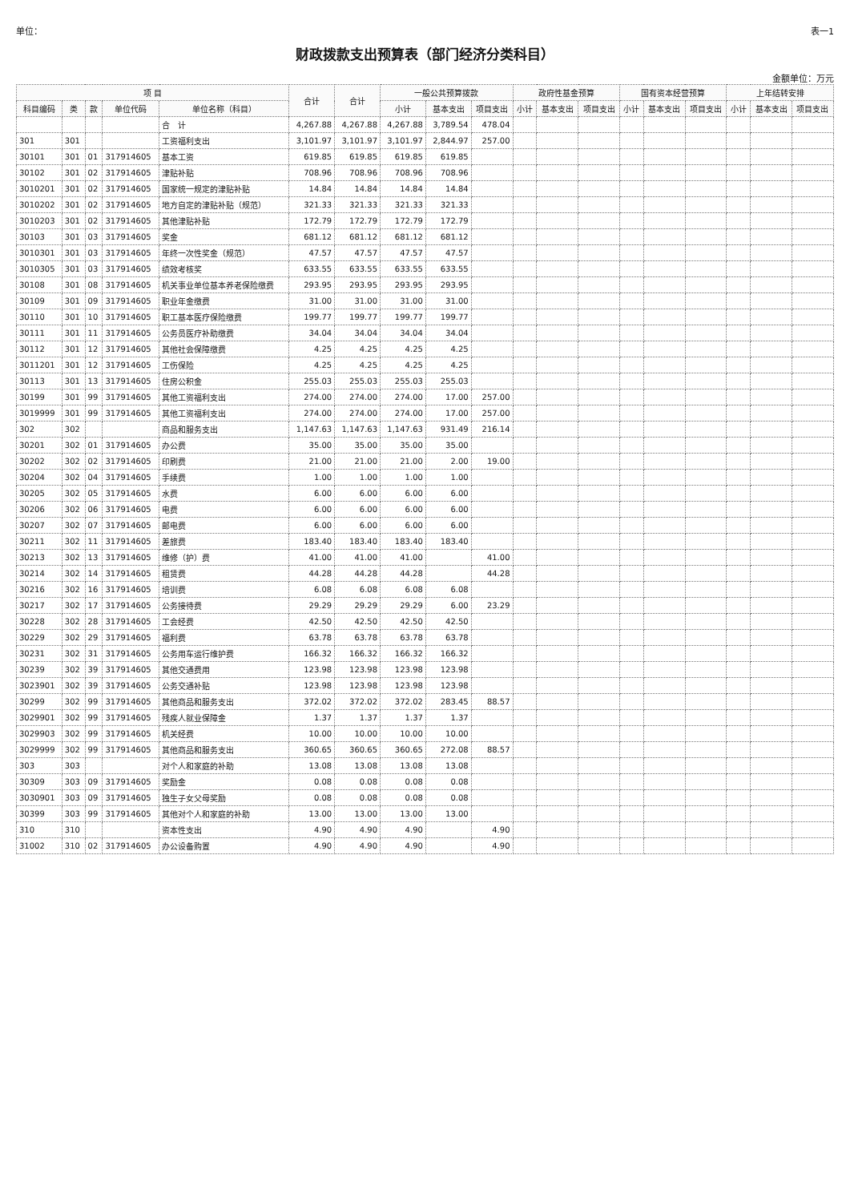单位： 表一1
财政拨款支出预算表（部门经济分类科目）
金额单位：万元
| 项 目 | | | | | 合计 | 合计 | 一般公共预算拨款 | | | 政府性基金预算 | | | 国有资本经营预算 | | | 上年结转安排 | | |
| --- | --- | --- | --- | --- | --- | --- | --- | --- | --- | --- | --- | --- | --- | --- | --- | --- | --- | --- |
| 科目编码 | 类 | 款 | 单位代码 | 单位名称（科目） | | | 小计 | 基本支出 | 项目支出 | 小计 | 基本支出 | 项目支出 | 小计 | 基本支出 | 项目支出 | 小计 | 基本支出 | 项目支出 |
| | | | | 合 计 | 4,267.88 | 4,267.88 | 4,267.88 | 3,789.54 | 478.04 | | | | | | | | | |
| 301 | 301 | | | 工资福利支出 | 3,101.97 | 3,101.97 | 3,101.97 | 2,844.97 | 257.00 | | | | | | | | | |
| 30101 | 301 | 01 | 317914605 | 基本工资 | 619.85 | 619.85 | 619.85 | 619.85 | | | | | | | | | | |
| 30102 | 301 | 02 | 317914605 | 津贴补贴 | 708.96 | 708.96 | 708.96 | 708.96 | | | | | | | | | | |
| 3010201 | 301 | 02 | 317914605 | 国家统一规定的津贴补贴 | 14.84 | 14.84 | 14.84 | 14.84 | | | | | | | | | | |
| 3010202 | 301 | 02 | 317914605 | 地方自定的津贴补贴（规范） | 321.33 | 321.33 | 321.33 | 321.33 | | | | | | | | | | |
| 3010203 | 301 | 02 | 317914605 | 其他津贴补贴 | 172.79 | 172.79 | 172.79 | 172.79 | | | | | | | | | | |
| 30103 | 301 | 03 | 317914605 | 奖金 | 681.12 | 681.12 | 681.12 | 681.12 | | | | | | | | | | |
| 3010301 | 301 | 03 | 317914605 | 年终一次性奖金（规范） | 47.57 | 47.57 | 47.57 | 47.57 | | | | | | | | | | |
| 3010305 | 301 | 03 | 317914605 | 绩效考核奖 | 633.55 | 633.55 | 633.55 | 633.55 | | | | | | | | | | |
| 30108 | 301 | 08 | 317914605 | 机关事业单位基本养老保险缴费 | 293.95 | 293.95 | 293.95 | 293.95 | | | | | | | | | | |
| 30109 | 301 | 09 | 317914605 | 职业年金缴费 | 31.00 | 31.00 | 31.00 | 31.00 | | | | | | | | | | |
| 30110 | 301 | 10 | 317914605 | 职工基本医疗保险缴费 | 199.77 | 199.77 | 199.77 | 199.77 | | | | | | | | | | |
| 30111 | 301 | 11 | 317914605 | 公务员医疗补助缴费 | 34.04 | 34.04 | 34.04 | 34.04 | | | | | | | | | | |
| 30112 | 301 | 12 | 317914605 | 其他社会保障缴费 | 4.25 | 4.25 | 4.25 | 4.25 | | | | | | | | | | |
| 3011201 | 301 | 12 | 317914605 | 工伤保险 | 4.25 | 4.25 | 4.25 | 4.25 | | | | | | | | | | |
| 30113 | 301 | 13 | 317914605 | 住房公积金 | 255.03 | 255.03 | 255.03 | 255.03 | | | | | | | | | | |
| 30199 | 301 | 99 | 317914605 | 其他工资福利支出 | 274.00 | 274.00 | 274.00 | 17.00 | 257.00 | | | | | | | | | |
| 3019999 | 301 | 99 | 317914605 | 其他工资福利支出 | 274.00 | 274.00 | 274.00 | 17.00 | 257.00 | | | | | | | | | |
| 302 | 302 | | | 商品和服务支出 | 1,147.63 | 1,147.63 | 1,147.63 | 931.49 | 216.14 | | | | | | | | | |
| 30201 | 302 | 01 | 317914605 | 办公费 | 35.00 | 35.00 | 35.00 | 35.00 | | | | | | | | | | |
| 30202 | 302 | 02 | 317914605 | 印刷费 | 21.00 | 21.00 | 21.00 | 2.00 | 19.00 | | | | | | | | | |
| 30204 | 302 | 04 | 317914605 | 手续费 | 1.00 | 1.00 | 1.00 | 1.00 | | | | | | | | | | |
| 30205 | 302 | 05 | 317914605 | 水费 | 6.00 | 6.00 | 6.00 | 6.00 | | | | | | | | | | |
| 30206 | 302 | 06 | 317914605 | 电费 | 6.00 | 6.00 | 6.00 | 6.00 | | | | | | | | | | |
| 30207 | 302 | 07 | 317914605 | 邮电费 | 6.00 | 6.00 | 6.00 | 6.00 | | | | | | | | | | |
| 30211 | 302 | 11 | 317914605 | 差旅费 | 183.40 | 183.40 | 183.40 | 183.40 | | | | | | | | | | |
| 30213 | 302 | 13 | 317914605 | 维修（护）费 | 41.00 | 41.00 | 41.00 | | 41.00 | | | | | | | | | |
| 30214 | 302 | 14 | 317914605 | 租赁费 | 44.28 | 44.28 | 44.28 | | 44.28 | | | | | | | | | |
| 30216 | 302 | 16 | 317914605 | 培训费 | 6.08 | 6.08 | 6.08 | 6.08 | | | | | | | | | | |
| 30217 | 302 | 17 | 317914605 | 公务接待费 | 29.29 | 29.29 | 29.29 | 6.00 | 23.29 | | | | | | | | | |
| 30228 | 302 | 28 | 317914605 | 工会经费 | 42.50 | 42.50 | 42.50 | 42.50 | | | | | | | | | | |
| 30229 | 302 | 29 | 317914605 | 福利费 | 63.78 | 63.78 | 63.78 | 63.78 | | | | | | | | | | |
| 30231 | 302 | 31 | 317914605 | 公务用车运行维护费 | 166.32 | 166.32 | 166.32 | 166.32 | | | | | | | | | | |
| 30239 | 302 | 39 | 317914605 | 其他交通费用 | 123.98 | 123.98 | 123.98 | 123.98 | | | | | | | | | | |
| 3023901 | 302 | 39 | 317914605 | 公务交通补贴 | 123.98 | 123.98 | 123.98 | 123.98 | | | | | | | | | | |
| 30299 | 302 | 99 | 317914605 | 其他商品和服务支出 | 372.02 | 372.02 | 372.02 | 283.45 | 88.57 | | | | | | | | | |
| 3029901 | 302 | 99 | 317914605 | 残疾人就业保障金 | 1.37 | 1.37 | 1.37 | 1.37 | | | | | | | | | | |
| 3029903 | 302 | 99 | 317914605 | 机关经费 | 10.00 | 10.00 | 10.00 | 10.00 | | | | | | | | | | |
| 3029999 | 302 | 99 | 317914605 | 其他商品和服务支出 | 360.65 | 360.65 | 360.65 | 272.08 | 88.57 | | | | | | | | | |
| 303 | 303 | | | 对个人和家庭的补助 | 13.08 | 13.08 | 13.08 | 13.08 | | | | | | | | | | |
| 30309 | 303 | 09 | 317914605 | 奖励金 | 0.08 | 0.08 | 0.08 | 0.08 | | | | | | | | | | |
| 3030901 | 303 | 09 | 317914605 | 独生子女父母奖励 | 0.08 | 0.08 | 0.08 | 0.08 | | | | | | | | | | |
| 30399 | 303 | 99 | 317914605 | 其他对个人和家庭的补助 | 13.00 | 13.00 | 13.00 | 13.00 | | | | | | | | | | |
| 310 | 310 | | | 资本性支出 | 4.90 | 4.90 | 4.90 | | 4.90 | | | | | | | | | |
| 31002 | 310 | 02 | 317914605 | 办公设备购置 | 4.90 | 4.90 | 4.90 | | 4.90 | | | | | | | | | |